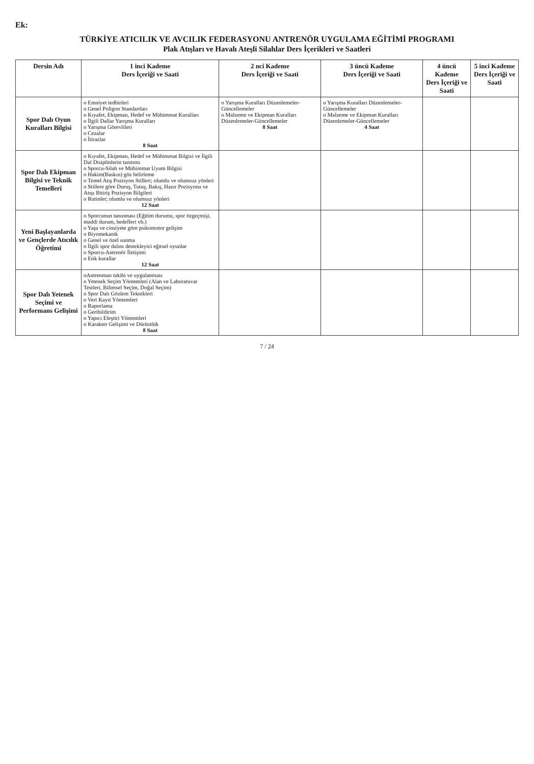Ek:
TÜRKİYE ATICILIK VE AVCILIK FEDERASYONU ANTRENÖR UYGULAMA EĞİTİMİ PROGRAMI
Plak Atışları ve Havalı Ateşli Silahlar Ders İçerikleri ve Saatleri
| Dersin Adı | 1 inci Kademe Ders İçeriği ve Saati | 2 nci Kademe Ders İçeriği ve Saati | 3 üncü Kademe Ders İçeriği ve Saati | 4 üncü Kademe Ders İçeriği ve Saati | 5 inci Kademe Ders İçeriği ve Saati |
| --- | --- | --- | --- | --- | --- |
| Spor Dalı Oyun Kuralları Bilgisi | o Emniyet tedbirleri o Genel Poligon Standartları o Kıyafet, Ekipman, Hedef ve Mühimmat Kuralları o İlgili Dallar Yarışma Kuralları o Yarışma Görevlileri o Cezalar o İtirazlar 8 Saat | o Yarışma Kuralları Düzenlemeler-Güncellemeler o Malzeme ve Ekipman Kuralları Düzenlemeler-Güncellemeler 8 Saat | o Yarışma Kuralları Düzenlemeler-Güncellemeler o Malzeme ve Ekipman Kuralları Düzenlemeler-Güncellemeler 4 Saat | | |
| Spor Dalı Ekipman Bilgisi ve Teknik Temelleri | o Kıyafet, Ekipman, Hedef ve Mühimmat Bilgisi ve İlgili Dal Disiplinlerin tanıtımı o Sporcu-Silah ve Mühimmat Uyum Bilgisi o Hakim(Baskın) göz belirleme o Temel Atış Pozisyon Stilleri; olumlu ve olumsuz yönleri o Stillere göre Duruş, Tutuş, Bakış, Hazır Pozisyonu ve Atışı Bitiriş Pozisyon Bilgileri o Rutinler; olumlu ve olumsuz yönleri 12 Saat | | | | |
| Yeni Başlayanlarda ve Gençlerde Atıcılık Öğretimi | o Sporcunun tanınması (Eğitim durumu, spor özgeçmişi, maddi durum, hedefleri vb.) o Yaşa ve cinsiyete göre psikomotor gelişim o Biyomekanik o Genel ve özel ısınma o İlgili spor dalını destekleyici eğitsel oyunlar o Sporcu-Antrenör İletişimi o Etik kurallar 12 Saat | | | | |
| Spor Dalı Yetenek Seçimi ve Performans Gelişimi | oAntrenman takibi ve uygulanması o Yetenek Seçim Yöntemleri (Alan ve Laboratuvar Testleri, Bilimsel Seçim, Doğal Seçim) o Spor Dalı Gözlem Teknikleri o Veri Kayıt Yöntemleri o Raporlama o Geribildirim o Yapıcı Eleştiri Yöntemleri o Karakter Gelişimi ve Dürüstlük 8 Saat | | | | |
7 / 24